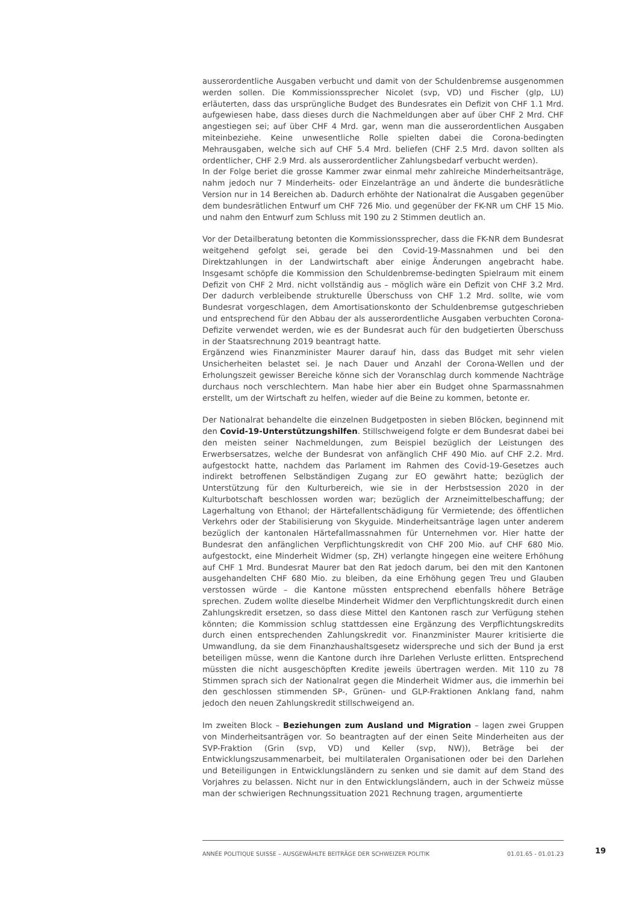ausserordentliche Ausgaben verbucht und damit von der Schuldenbremse ausgenommen werden sollen. Die Kommissionssprecher Nicolet (svp, VD) und Fischer (glp, LU) erläuterten, dass das ursprüngliche Budget des Bundesrates ein Defizit von CHF 1.1 Mrd. aufgewiesen habe, dass dieses durch die Nachmeldungen aber auf über CHF 2 Mrd. CHF angestiegen sei; auf über CHF 4 Mrd. gar, wenn man die ausserordentlichen Ausgaben miteinbeziehe. Keine unwesentliche Rolle spielten dabei die Corona-bedingten Mehrausgaben, welche sich auf CHF 5.4 Mrd. beliefen (CHF 2.5 Mrd. davon sollten als ordentlicher, CHF 2.9 Mrd. als ausserordentlicher Zahlungsbedarf verbucht werden).
In der Folge beriet die grosse Kammer zwar einmal mehr zahlreiche Minderheitsanträge, nahm jedoch nur 7 Minderheits- oder Einzelanträge an und änderte die bundesrätliche Version nur in 14 Bereichen ab. Dadurch erhöhte der Nationalrat die Ausgaben gegenüber dem bundesrätlichen Entwurf um CHF 726 Mio. und gegenüber der FK-NR um CHF 15 Mio. und nahm den Entwurf zum Schluss mit 190 zu 2 Stimmen deutlich an.
Vor der Detailberatung betonten die Kommissionssprecher, dass die FK-NR dem Bundesrat weitgehend gefolgt sei, gerade bei den Covid-19-Massnahmen und bei den Direktzahlungen in der Landwirtschaft aber einige Änderungen angebracht habe. Insgesamt schöpfe die Kommission den Schuldenbremse-bedingten Spielraum mit einem Defizit von CHF 2 Mrd. nicht vollständig aus – möglich wäre ein Defizit von CHF 3.2 Mrd. Der dadurch verbleibende strukturelle Überschuss von CHF 1.2 Mrd. sollte, wie vom Bundesrat vorgeschlagen, dem Amortisationskonto der Schuldenbremse gutgeschrieben und entsprechend für den Abbau der als ausserordentliche Ausgaben verbuchten Corona-Defizite verwendet werden, wie es der Bundesrat auch für den budgetierten Überschuss in der Staatsrechnung 2019 beantragt hatte.
Ergänzend wies Finanzminister Maurer darauf hin, dass das Budget mit sehr vielen Unsicherheiten belastet sei. Je nach Dauer und Anzahl der Corona-Wellen und der Erholungszeit gewisser Bereiche könne sich der Voranschlag durch kommende Nachträge durchaus noch verschlechtern. Man habe hier aber ein Budget ohne Sparmassnahmen erstellt, um der Wirtschaft zu helfen, wieder auf die Beine zu kommen, betonte er.
Der Nationalrat behandelte die einzelnen Budgetposten in sieben Blöcken, beginnend mit den Covid-19-Unterstützungshilfen. Stillschweigend folgte er dem Bundesrat dabei bei den meisten seiner Nachmeldungen, zum Beispiel bezüglich der Leistungen des Erwerbsersatzes, welche der Bundesrat von anfänglich CHF 490 Mio. auf CHF 2.2. Mrd. aufgestockt hatte, nachdem das Parlament im Rahmen des Covid-19-Gesetzes auch indirekt betroffenen Selbständigen Zugang zur EO gewährt hatte; bezüglich der Unterstützung für den Kulturbereich, wie sie in der Herbstsession 2020 in der Kulturbotschaft beschlossen worden war; bezüglich der Arzneimittelbeschaffung; der Lagerhaltung von Ethanol; der Härtefallentschädigung für Vermietende; des öffentlichen Verkehrs oder der Stabilisierung von Skyguide. Minderheitsanträge lagen unter anderem bezüglich der kantonalen Härtefallmassnahmen für Unternehmen vor. Hier hatte der Bundesrat den anfänglichen Verpflichtungskredit von CHF 200 Mio. auf CHF 680 Mio. aufgestockt, eine Minderheit Widmer (sp, ZH) verlangte hingegen eine weitere Erhöhung auf CHF 1 Mrd. Bundesrat Maurer bat den Rat jedoch darum, bei den mit den Kantonen ausgehandelten CHF 680 Mio. zu bleiben, da eine Erhöhung gegen Treu und Glauben verstossen würde – die Kantone müssten entsprechend ebenfalls höhere Beträge sprechen. Zudem wollte dieselbe Minderheit Widmer den Verpflichtungskredit durch einen Zahlungskredit ersetzen, so dass diese Mittel den Kantonen rasch zur Verfügung stehen könnten; die Kommission schlug stattdessen eine Ergänzung des Verpflichtungskredits durch einen entsprechenden Zahlungskredit vor. Finanzminister Maurer kritisierte die Umwandlung, da sie dem Finanzhaushaltsgesetz widerspreche und sich der Bund ja erst beteiligen müsse, wenn die Kantone durch ihre Darlehen Verluste erlitten. Entsprechend müssten die nicht ausgeschöpften Kredite jeweils übertragen werden. Mit 110 zu 78 Stimmen sprach sich der Nationalrat gegen die Minderheit Widmer aus, die immerhin bei den geschlossen stimmenden SP-, Grünen- und GLP-Fraktionen Anklang fand, nahm jedoch den neuen Zahlungskredit stillschweigend an.
Im zweiten Block – Beziehungen zum Ausland und Migration – lagen zwei Gruppen von Minderheitsanträgen vor. So beantragten auf der einen Seite Minderheiten aus der SVP-Fraktion (Grin (svp, VD) und Keller (svp, NW)), Beträge bei der Entwicklungszusammenarbeit, bei multilateralen Organisationen oder bei den Darlehen und Beteiligungen in Entwicklungsländern zu senken und sie damit auf dem Stand des Vorjahres zu belassen. Nicht nur in den Entwicklungsländern, auch in der Schweiz müsse man der schwierigen Rechnungssituation 2021 Rechnung tragen, argumentierte
ANNÉE POLITIQUE SUISSE – AUSGEWÄHLTE BEITRÄGE DER SCHWEIZER POLITIK 01.01.65 - 01.01.23
19